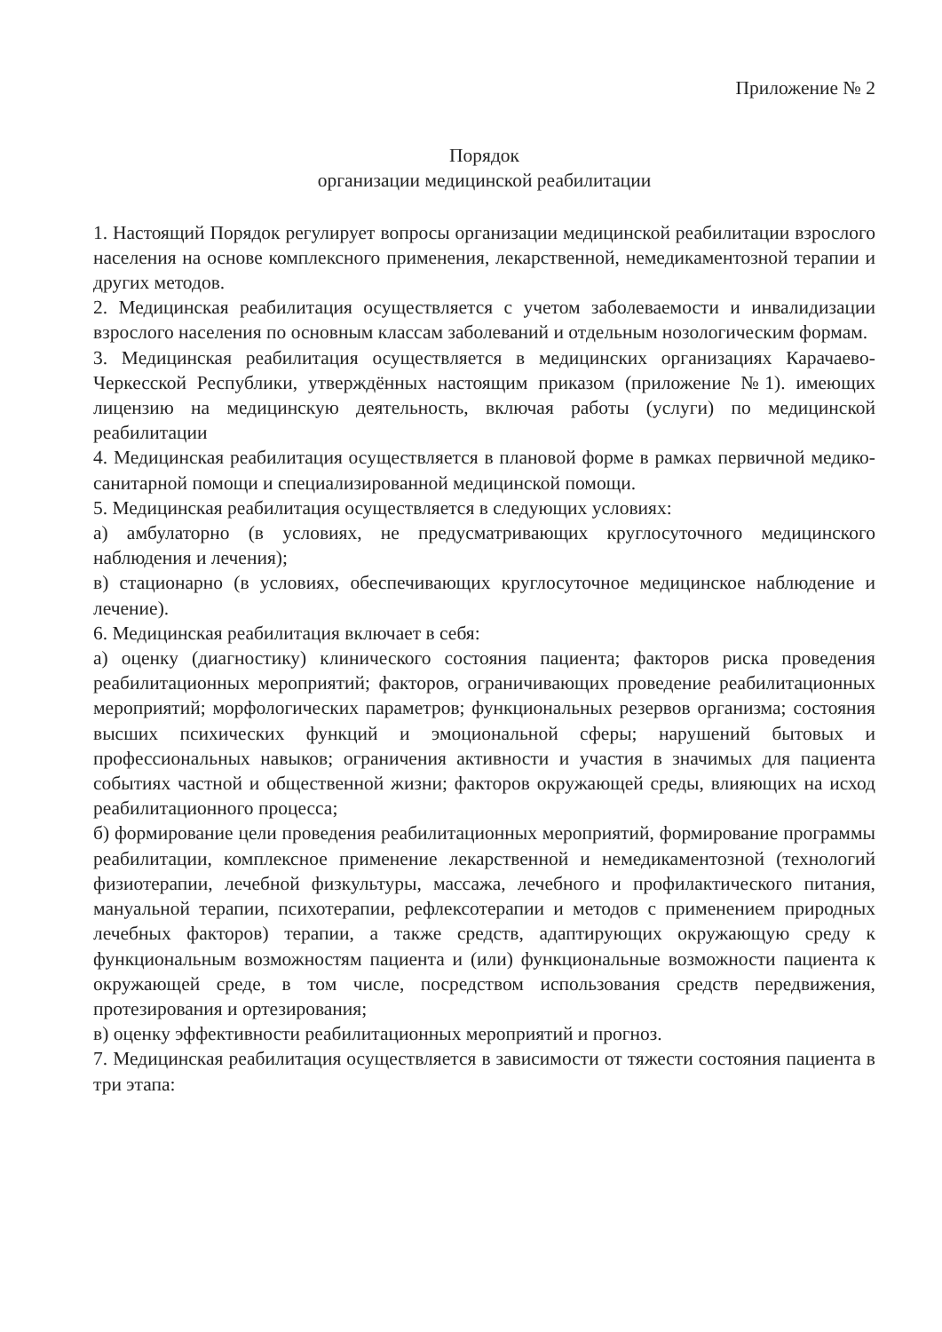Приложение № 2
Порядок
организации медицинской реабилитации
1. Настоящий Порядок регулирует вопросы организации медицинской реабилитации взрослого населения на основе комплексного применения, лекарственной, немедикаментозной терапии и других методов.
2. Медицинская реабилитация осуществляется с учетом заболеваемости и инвалидизации взрослого населения по основным классам заболеваний и отдельным нозологическим формам.
3. Медицинская реабилитация осуществляется в медицинских организациях Карачаево-Черкесской Республики, утверждённых настоящим приказом (приложение №1). имеющих лицензию на медицинскую деятельность, включая работы (услуги) по медицинской реабилитации
4. Медицинская реабилитация осуществляется в плановой форме в рамках первичной медико-санитарной помощи и специализированной медицинской помощи.
5. Медицинская реабилитация осуществляется в следующих условиях:
а) амбулаторно (в условиях, не предусматривающих круглосуточного медицинского наблюдения и лечения);
в) стационарно (в условиях, обеспечивающих круглосуточное медицинское наблюдение и лечение).
6. Медицинская реабилитация включает в себя:
а) оценку (диагностику) клинического состояния пациента; факторов риска проведения реабилитационных мероприятий; факторов, ограничивающих проведение реабилитационных мероприятий; морфологических параметров; функциональных резервов организма; состояния высших психических функций и эмоциональной сферы; нарушений бытовых и профессиональных навыков; ограничения активности и участия в значимых для пациента событиях частной и общественной жизни; факторов окружающей среды, влияющих на исход реабилитационного процесса;
б) формирование цели проведения реабилитационных мероприятий, формирование программы реабилитации, комплексное применение лекарственной и немедикаментозной (технологий физиотерапии, лечебной физкультуры, массажа, лечебного и профилактического питания, мануальной терапии, психотерапии, рефлексотерапии и методов с применением природных лечебных факторов) терапии, а также средств, адаптирующих окружающую среду к функциональным возможностям пациента и (или) функциональные возможности пациента к окружающей среде, в том числе, посредством использования средств передвижения, протезирования и ортезирования;
в) оценку эффективности реабилитационных мероприятий и прогноз.
7. Медицинская реабилитация осуществляется в зависимости от тяжести состояния пациента в три этапа: